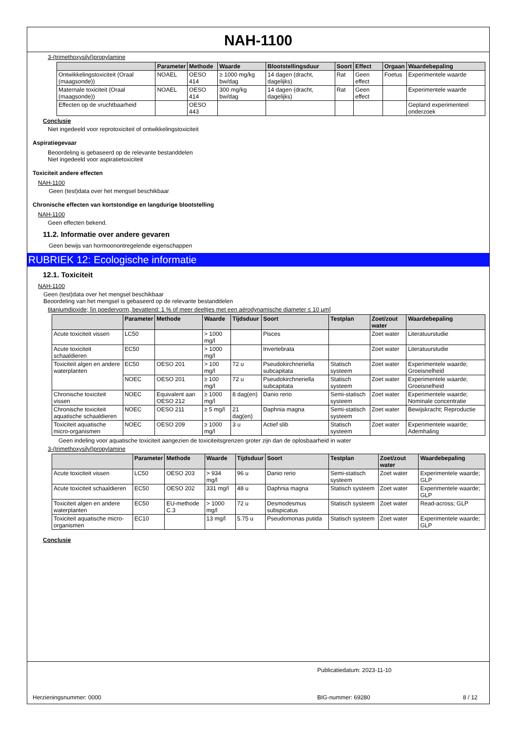NAH-1100
3-(trimethoxysilyl)propylamine
| | Parameter | Methode | Waarde | Blootstellingsduur | Soort | Effect | Orgaan | Waardebepaling |
| --- | --- | --- | --- | --- | --- | --- | --- | --- |
| Ontwikkelingstoxiciteit (Oraal (maagsonde)) | NOAEL | OESO 414 | ≥ 1000 mg/kg bw/dag | 14 dagen (dracht, dagelijks) | Rat | Geen effect | Foetus | Experimentele waarde |
| Maternale toxiciteit (Oraal (maagsonde)) | NOAEL | OESO 414 | 300 mg/kg bw/dag | 14 dagen (dracht, dagelijks) | Rat | Geen effect | | Experimentele waarde |
| Effecten op de vruchtbaarheid | | OESO 443 | | | | | | Gepland experimenteel onderzoek |
Conclusie
Niet ingedeeld voor reprotoxiciteit of ontwikkelingstoxiciteit
Aspiratiegevaar
Beoordeling is gebaseerd op de relevante bestanddelen
Niet ingedeeld voor aspiratietoxiciteit
Toxiciteit andere effecten
NAH-1100
Geen (test)data over het mengsel beschikbaar
Chronische effecten van kortstondige en langdurige blootstelling
NAH-1100
Geen effecten bekend.
11.2. Informatie over andere gevaren
Geen bewijs van hormoonontregelende eigenschappen
RUBRIEK 12: Ecologische informatie
12.1. Toxiciteit
NAH-1100
Geen (test)data over het mengsel beschikbaar
Beoordeling van het mengsel is gebaseerd op de relevante bestanddelen
titaniumdioxide; [in poedervorm, bevattend: 1 % of meer deeltjes met een aërodynamische diameter ≤ 10 µm]
| | Parameter | Methode | Waarde | Tijdsduur | Soort | Testplan | Zoet/zout water | Waardebepaling |
| --- | --- | --- | --- | --- | --- | --- | --- | --- |
| Acute toxiciteit vissen | LC50 | | > 1000 mg/l | | Pisces | | Zoet water | Literatuurstudie |
| Acute toxiciteit schaaldieren | EC50 | | > 1000 mg/l | | Invertebrata | | Zoet water | Literatuurstudie |
| Toxiciteit algen en andere waterplanten | EC50 | OESO 201 | > 100 mg/l | 72 u | Pseudokirchneriella subcapitata | Statisch systeem | Zoet water | Experimentele waarde; Groeisnelheid |
| | NOEC | OESO 201 | ≥ 100 mg/l | 72 u | Pseudokirchneriella subcapitata | Statisch systeem | Zoet water | Experimentele waarde; Groeisnelheid |
| Chronische toxiciteit vissen | NOEC | Equivalent aan OESO 212 | ≥ 1000 mg/l | 8 dag(en) | Danio rerio | Semi-statisch systeem | Zoet water | Experimentele waarde; Nominale concentratie |
| Chronische toxiciteit aquatische schaaldieren | NOEC | OESO 211 | ≥ 5 mg/l | 21 dag(en) | Daphnia magna | Semi-statisch systeem | Zoet water | Bewijskracht; Reproductie |
| Toxiciteit aquatische micro-organismen | NOEC | OESO 209 | ≥ 1000 mg/l | 3 u | Actief slib | Statisch systeem | Zoet water | Experimentele waarde; Ademhaling |
Geen indeling voor aquatische toxiciteit aangezien de toxiciteitsgrenzen groter zijn dan de oplosbaarheid in water
3-(trimethoxysilyl)propylamine
| | Parameter | Methode | Waarde | Tijdsduur | Soort | Testplan | Zoet/zout water | Waardebepaling |
| --- | --- | --- | --- | --- | --- | --- | --- | --- |
| Acute toxiciteit vissen | LC50 | OESO 203 | > 934 mg/l | 96 u | Danio rerio | Semi-statisch systeem | Zoet water | Experimentele waarde; GLP |
| Acute toxiciteit schaaldieren | EC50 | OESO 202 | 331 mg/l | 48 u | Daphnia magna | Statisch systeem | Zoet water | Experimentele waarde; GLP |
| Toxiciteit algen en andere waterplanten | EC50 | EU-methode C.3 | > 1000 mg/l | 72 u | Desmodesmus subspicatus | Statisch systeem | Zoet water | Read-across; GLP |
| Toxiciteit aquatische micro-organismen | EC10 | | 13 mg/l | 5.75 u | Pseudomonas putida | Statisch systeem | Zoet water | Experimentele waarde; GLP |
Conclusie
Publicatiedatum: 2023-11-10
Herzieningsnummer: 0000 BIG-nummer: 69280 8 / 12